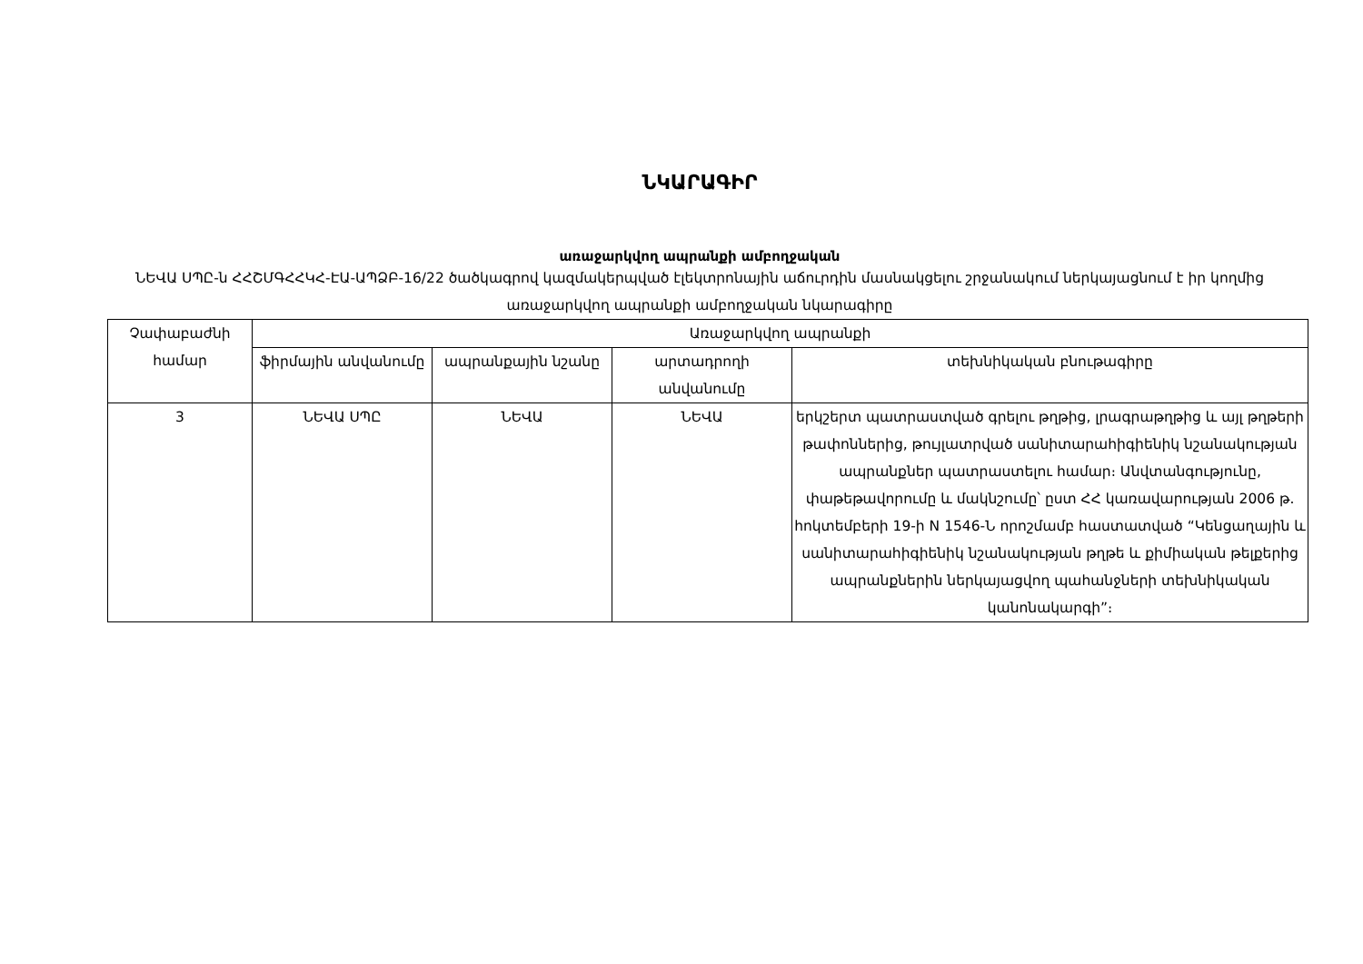ՆԿԱՐԱԳԻՐ
առաջարկվող ապրանքի ամբողջական
ՆԵՎԱ ՍՊԸ-ն ՀՀՇՄԳՀՀԿՀ-ԷԱ-ԱՊՁԲ-16/22 ծածկագրով կազմակերպված էլեկտրոնային աճուրդին մասնակցելու շրջանակում ներկայացնում է իր կողմից առաջարկվող ապրանքի ամբողջական նկարագիրը
| Չափաբաժնի համար | Առաջարկվող ապրանքի | | | |
| --- | --- | --- | --- | --- |
| | ֆիրմային անվանումը | ապրանքային նշանը | արտադրողի անվանումը | տեխնիկական բնութագիրը |
| 3 | ՆԵՎԱ ՍՊԸ | ՆԵՎԱ | ՆԵՎԱ | երկշերտ պատրաստված գրելու թղթից, լրագրաթղթից և այլ թղթերի թափոններից, թույլատրված սանիտարահիգիենիկ նշանակության ապրանքներ պատրաստելու համար։ Անվտանգությունը, փաթեթավորումը և մակնշումը՝ ըստ ՀՀ կառավարության 2006 թ. հոկտեմբերի 19-ի N 1546-Ն որոշմամբ հաստատված “Կենցաղային և սանիտարահիգիենիկ նշանակության թղթե և քիմիական թելքերից ապրանքներին ներկայացվող պահանջների տեխնիկական կանոնակարգի”։ |